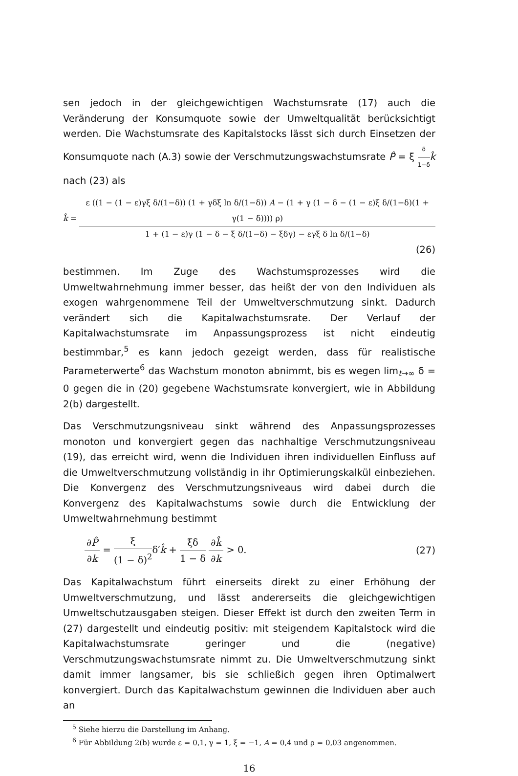sen jedoch in der gleichgewichtigen Wachstumsrate (17) auch die Veränderung der Konsumquote sowie der Umweltqualität berücksichtigt werden. Die Wachstumsrate des Kapitalstocks lässt sich durch Einsetzen der Konsumquote nach (A.3) sowie der Verschmutzungswachstumsrate P̂ = ξ δ 1−δ k̂ nach (23) als
k̂ = ε ((1 − (1 − ε)γξ δ/(1−δ)) (1 + γδξ ln δ/(1−δ)) A − (1 + γ (1 − δ − (1 − ε)ξ δ/(1−δ)(1 + γ(1 − δ)))) ρ) 1 + (1 − ε)γ (1 − δ − ξ δ/(1−δ) − ξδγ) − εγξ δ ln δ/(1−δ)
(26)
bestimmen. Im Zuge des Wachstumsprozesses wird die Umweltwahrnehmung immer besser, das heißt der von den Individuen als exogen wahrgenommene Teil der Umweltverschmutzung sinkt. Dadurch verändert sich die Kapitalwachstumsrate. Der Verlauf der Kapitalwachstumsrate im Anpassungsprozess ist nicht eindeutig bestimmbar,<sup>5</sup> es kann jedoch gezeigt werden, dass für realistische Parameterwerte<sup>6</sup> das Wachstum monoton abnimmt, bis es wegen lim<sub>t→∞</sub> δ = 0 gegen die in (20) gegebene Wachstumsrate konvergiert, wie in Abbildung 2(b) dargestellt.
Das Verschmutzungsniveau sinkt während des Anpassungsprozesses monoton und konvergiert gegen das nachhaltige Verschmutzungsniveau (19), das erreicht wird, wenn die Individuen ihren individuellen Einfluss auf die Umweltverschmutzung vollständig in ihr Optimierungskalkül einbeziehen. Die Konvergenz des Verschmutzungsniveaus wird dabei durch die Konvergenz des Kapitalwachstums sowie durch die Entwicklung der Umweltwahrnehmung bestimmt
∂P̂ ∂k = ξ (1 − δ)<sup>2</sup>δ′k̂ + ξδ 1 − δ ∂k̂ ∂k > 0. (27)
Das Kapitalwachstum führt einerseits direkt zu einer Erhöhung der Umweltverschmutzung, und lässt andererseits die gleichgewichtigen Umweltschutzausgaben steigen. Dieser Effekt ist durch den zweiten Term in (27) dargestellt und eindeutig positiv: mit steigendem Kapitalstock wird die Kapitalwachstumsrate geringer und die (negative) Verschmutzungswachstumsrate nimmt zu. Die Umweltverschmutzung sinkt damit immer langsamer, bis sie schließich gegen ihren Optimalwert konvergiert. Durch das Kapitalwachstum gewinnen die Individuen aber auch an
<sup>5</sup> Siehe hierzu die Darstellung im Anhang.
<sup>6</sup> Für Abbildung 2(b) wurde ε = 0,1, γ = 1, ξ = −1, A = 0,4 und ρ = 0,03 angenommen.
16